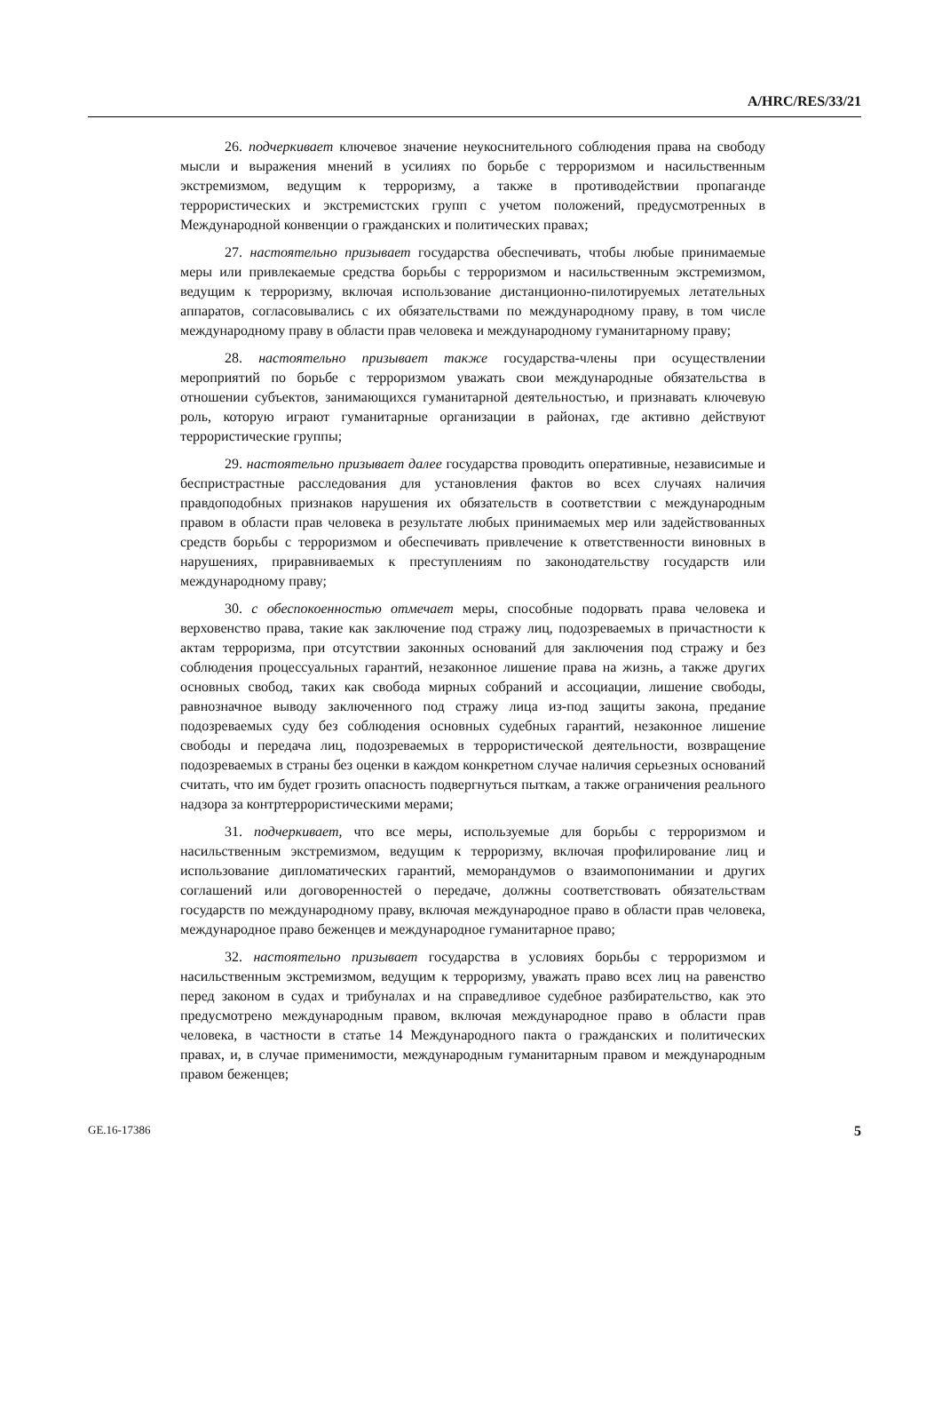A/HRC/RES/33/21
26. подчеркивает ключевое значение неукоснительного соблюдения права на свободу мысли и выражения мнений в усилиях по борьбе с терроризмом и насильственным экстремизмом, ведущим к терроризму, а также в противодействии пропаганде террористических и экстремистских групп с учетом положений, предусмотренных в Международной конвенции о гражданских и политических правах;
27. настоятельно призывает государства обеспечивать, чтобы любые принимаемые меры или привлекаемые средства борьбы с терроризмом и насильственным экстремизмом, ведущим к терроризму, включая использование дистанционно-пилотируемых летательных аппаратов, согласовывались с их обязательствами по международному праву, в том числе международному праву в области прав человека и международному гуманитарному праву;
28. настоятельно призывает также государства-члены при осуществлении мероприятий по борьбе с терроризмом уважать свои международные обязательства в отношении субъектов, занимающихся гуманитарной деятельностью, и признавать ключевую роль, которую играют гуманитарные организации в районах, где активно действуют террористические группы;
29. настоятельно призывает далее государства проводить оперативные, независимые и беспристрастные расследования для установления фактов во всех случаях наличия правдоподобных признаков нарушения их обязательств в соответствии с международным правом в области прав человека в результате любых принимаемых мер или задействованных средств борьбы с терроризмом и обеспечивать привлечение к ответственности виновных в нарушениях, приравниваемых к преступлениям по законодательству государств или международному праву;
30. с обеспокоенностью отмечает меры, способные подорвать права человека и верховенство права, такие как заключение под стражу лиц, подозреваемых в причастности к актам терроризма, при отсутствии законных оснований для заключения под стражу и без соблюдения процессуальных гарантий, незаконное лишение права на жизнь, а также других основных свобод, таких как свобода мирных собраний и ассоциации, лишение свободы, равнозначное выводу заключенного под стражу лица из-под защиты закона, предание подозреваемых суду без соблюдения основных судебных гарантий, незаконное лишение свободы и передача лиц, подозреваемых в террористической деятельности, возвращение подозреваемых в страны без оценки в каждом конкретном случае наличия серьезных оснований считать, что им будет грозить опасность подвергнуться пыткам, а также ограничения реального надзора за контртеррористическими мерами;
31. подчеркивает, что все меры, используемые для борьбы с терроризмом и насильственным экстремизмом, ведущим к терроризму, включая профилирование лиц и использование дипломатических гарантий, меморандумов о взаимопонимании и других соглашений или договоренностей о передаче, должны соответствовать обязательствам государств по международному праву, включая международное право в области прав человека, международное право беженцев и международное гуманитарное право;
32. настоятельно призывает государства в условиях борьбы с терроризмом и насильственным экстремизмом, ведущим к терроризму, уважать право всех лиц на равенство перед законом в судах и трибуналах и на справедливое судебное разбирательство, как это предусмотрено международным правом, включая международное право в области прав человека, в частности в статье 14 Международного пакта о гражданских и политических правах, и, в случае применимости, международным гуманитарным правом и международным правом беженцев;
GE.16-17386 5